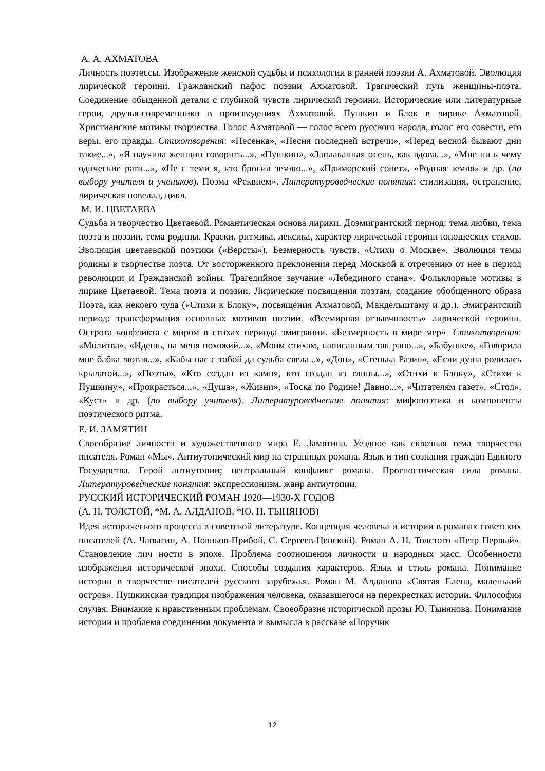А. А. АХМАТОВА
Личность поэтессы. Изображение женской судьбы и психологии в ранней поэзии А. Ахматовой. Эволюция лирической героини. Гражданский пафос поэзии Ахматовой. Трагический путь женщины-поэта. Соединение обыденной детали с глубиной чувств лирической героини. Исторические или литературные герои, друзья-современники в произведениях Ахматовой. Пушкин и Блок в лирике Ахматовой. Христианские мотивы творчества. Голос Ахматовой — голос всего русского народа, голос его совести, его веры, его правды. Стихотворения: «Песенка», «Песня последней встречи», «Перед весной бывают дни такие...», «Я научила женщин говорить...», «Пушкин», «Заплаканная осень, как вдова...», «Мне ни к чему одические рати...», «Не с теми я, кто бросил землю...», «Приморский сонет», «Родная земля» и др. (по выбору учителя и учеников). Поэма «Реквием». Литературоведческие понятия: стилизация, остранение, лирическая новелла, цикл.
М. И. ЦВЕТАЕВА
Судьба и творчество Цветаевой. Романтическая основа лирики. Доэмигрантский период: тема любви, тема поэта и поэзии, тема родины. Краски, ритмика, лексика, характер лирической героини юношеских стихов. Эволюция цветаевской поэтики («Версты»). Безмерность чувств. «Стихи о Москве». Эволюция темы родины в творчестве поэта. От восторженного преклонения перед Москвой к отречению от нее в период революции и Гражданской войны. Трагедийное звучание «Лебединого стана». Фольклорные мотивы в лирике Цветаевой. Тема поэта и поэзии. Лирические посвящения поэтам, создание обобщенного образа Поэта, как некоего чуда («Стихи к Блоку», посвящения Ахматовой, Мандельштаму и др.). Эмигрантский период: трансформация основных мотивов поэзии. «Всемирная отзывчивость» лирической героини. Острота конфликта с миром в стихах периода эмиграции. «Безмерность в мире мер». Стихотворения: «Молитва», «Идешь, на меня похожий...», «Моим стихам, написанным так рано...», «Бабушке», «Говорила мне бабка лютая...», «Кабы нас с тобой да судьба свела...», «Дон», «Стенька Разин», «Если душа родилась крылатой...», «Поэты», «Кто создан из камня, кто создан из глины...», «Стихи к Блоку», «Стихи к Пушкину», «Прокрасться...», «Душа», «Жизни», «Тоска по Родине! Давно...», «Читателям газет», «Стол», «Куст» и др. (по выбору учителя). Литературоведческие понятия: мифопоэтика и компоненты поэтического ритма.
Е. И. ЗАМЯТИН
Своеобразие личности и художественного мира Е. Замятина. Уездное как сквозная тема творчества писателя. Роман «Мы». Антиутопический мир на страницах романа. Язык и тип сознания граждан Единого Государства. Герой антиутопии; центральный конфликт романа. Прогностическая сила романа. Литературоведческие понятия: экспрессионизм, жанр антиутопии.
РУССКИЙ ИСТОРИЧЕСКИЙ РОМАН 1920—1930-Х ГОДОВ
(А. Н. ТОЛСТОЙ, *М. А. АЛДАНОВ, *Ю. Н. ТЫНЯНОВ)
Идея исторического процесса в советской литературе. Концепция человека и истории в романах советских писателей (А. Чапыгин, А. Новиков-Прибой, С. Сергеев-Ценский). Роман А. Н. Толстого «Петр Первый». Становление лич ности в эпохе. Проблема соотношения личности и народных масс. Особенности изображения исторической эпохи. Способы создания характеров. Язык и стиль романа. Понимание истории в творчестве писателей русского зарубежья. Роман М. Алданова «Святая Елена, маленький остров». Пушкинская традиция изображения человека, оказавшегося на перекрестках истории. Философия случая. Внимание к нравственным проблемам. Своеобразие исторической прозы Ю. Тынянова. Понимание истории и проблема соединения документа и вымысла в рассказе «Поручик
12